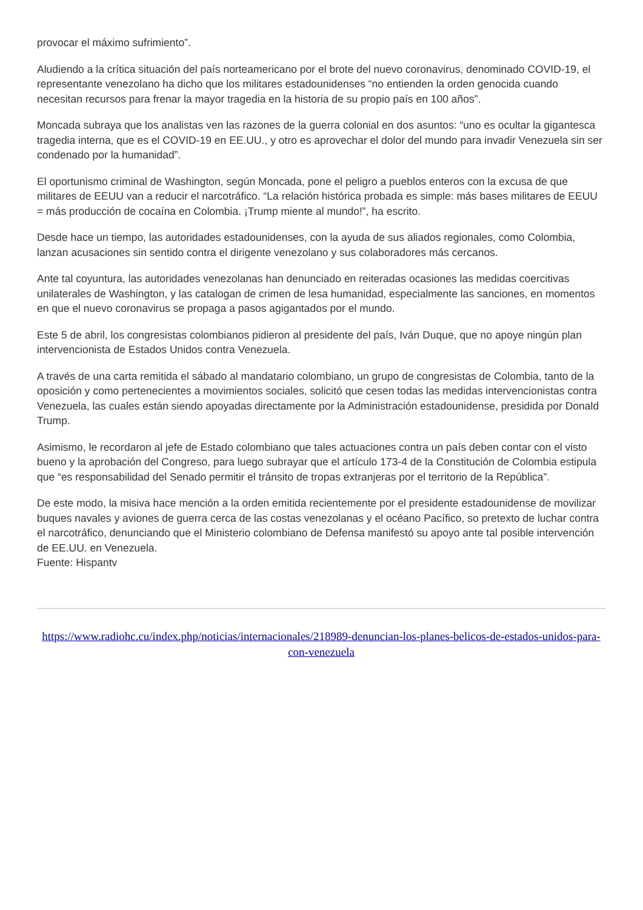provocar el máximo sufrimiento”.
Aludiendo a la crítica situación del país norteamericano por el brote del nuevo coronavirus, denominado COVID-19, el representante venezolano ha dicho que los militares estadounidenses “no entienden la orden genocida cuando necesitan recursos para frenar la mayor tragedia en la historia de su propio país en 100 años”.
Moncada subraya que los analistas ven las razones de la guerra colonial en dos asuntos: “uno es ocultar la gigantesca tragedia interna, que es el COVID-19 en EE.UU., y otro es aprovechar el dolor del mundo para invadir Venezuela sin ser condenado por la humanidad”.
El oportunismo criminal de Washington, según Moncada, pone el peligro a pueblos enteros con la excusa de que militares de EEUU van a reducir el narcotráfico. “La relación histórica probada es simple: más bases militares de EEUU = más producción de cocaína en Colombia. ¡Trump miente al mundo!”, ha escrito.
Desde hace un tiempo, las autoridades estadounidenses, con la ayuda de sus aliados regionales, como Colombia, lanzan acusaciones sin sentido contra el dirigente venezolano y sus colaboradores más cercanos.
Ante tal coyuntura, las autoridades venezolanas han denunciado en reiteradas ocasiones las medidas coercitivas unilaterales de Washington, y las catalogan de crimen de lesa humanidad, especialmente las sanciones, en momentos en que el nuevo coronavirus se propaga a pasos agigantados por el mundo.
Este 5 de abril, los congresistas colombianos pidieron al presidente del país, Iván Duque, que no apoye ningún plan intervencionista de Estados Unidos contra Venezuela.
A través de una carta remitida el sábado al mandatario colombiano, un grupo de congresistas de Colombia, tanto de la oposición y como pertenecientes a movimientos sociales, solicitó que cesen todas las medidas intervencionistas contra Venezuela, las cuales están siendo apoyadas directamente por la Administración estadounidense, presidida por Donald Trump.
Asimismo, le recordaron al jefe de Estado colombiano que tales actuaciones contra un país deben contar con el visto bueno y la aprobación del Congreso, para luego subrayar que el artículo 173-4 de la Constitución de Colombia estipula que “es responsabilidad del Senado permitir el tránsito de tropas extranjeras por el territorio de la República”.
De este modo, la misiva hace mención a la orden emitida recientemente por el presidente estadounidense de movilizar buques navales y aviones de guerra cerca de las costas venezolanas y el océano Pacífico, so pretexto de luchar contra el narcotráfico, denunciando que el Ministerio colombiano de Defensa manifestó su apoyo ante tal posible intervención de EE.UU. en Venezuela.
Fuente: Hispantv
https://www.radiohc.cu/index.php/noticias/internacionales/218989-denuncian-los-planes-belicos-de-estados-unidos-para-con-venezuela